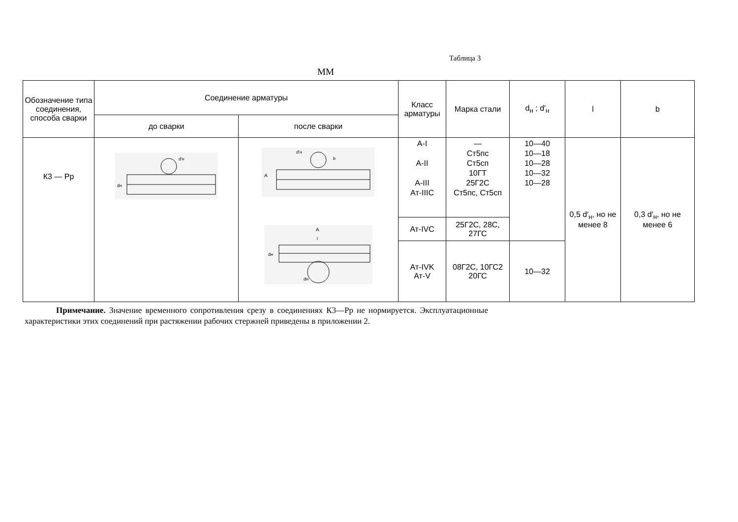Таблица 3
ММ
| Обозначение типа соединения, способа сварки | Соединение арматуры | | Класс арматуры | Марка стали | d<sub>н</sub> ; d′<sub>н</sub> | l | b |
| --- | --- | --- | --- | --- | --- | --- | --- |
| | до сварки | после сварки | | | | | |
| К3 — Рр | d′н dн | A d′н b A l dн dн | А-I А-II А-III Ат-IIIС | — Ст5пс Ст5сп 10ГТ 25Г2С Ст5пс, Ст5сп | 10—40 10—18 10—28 10—32 10—28 | 0,5 d′<sub>н</sub>, но не менее 8 | 0,3 d′<sub>н</sub>, но не менее 6 |
| | | | Ат-IVС | 25Г2С, 28С, 27ГС | | | |
| | | | Ат-IVK Ат-V | 08Г2С, 10ГС2 20ГС | 10—32 | | |
Примечание. Значение временного сопротивления срезу в соединениях К3—Рр не нормируется. Эксплуатационные характеристики этих соединений при растяжении рабочих стержней приведены в приложении 2.